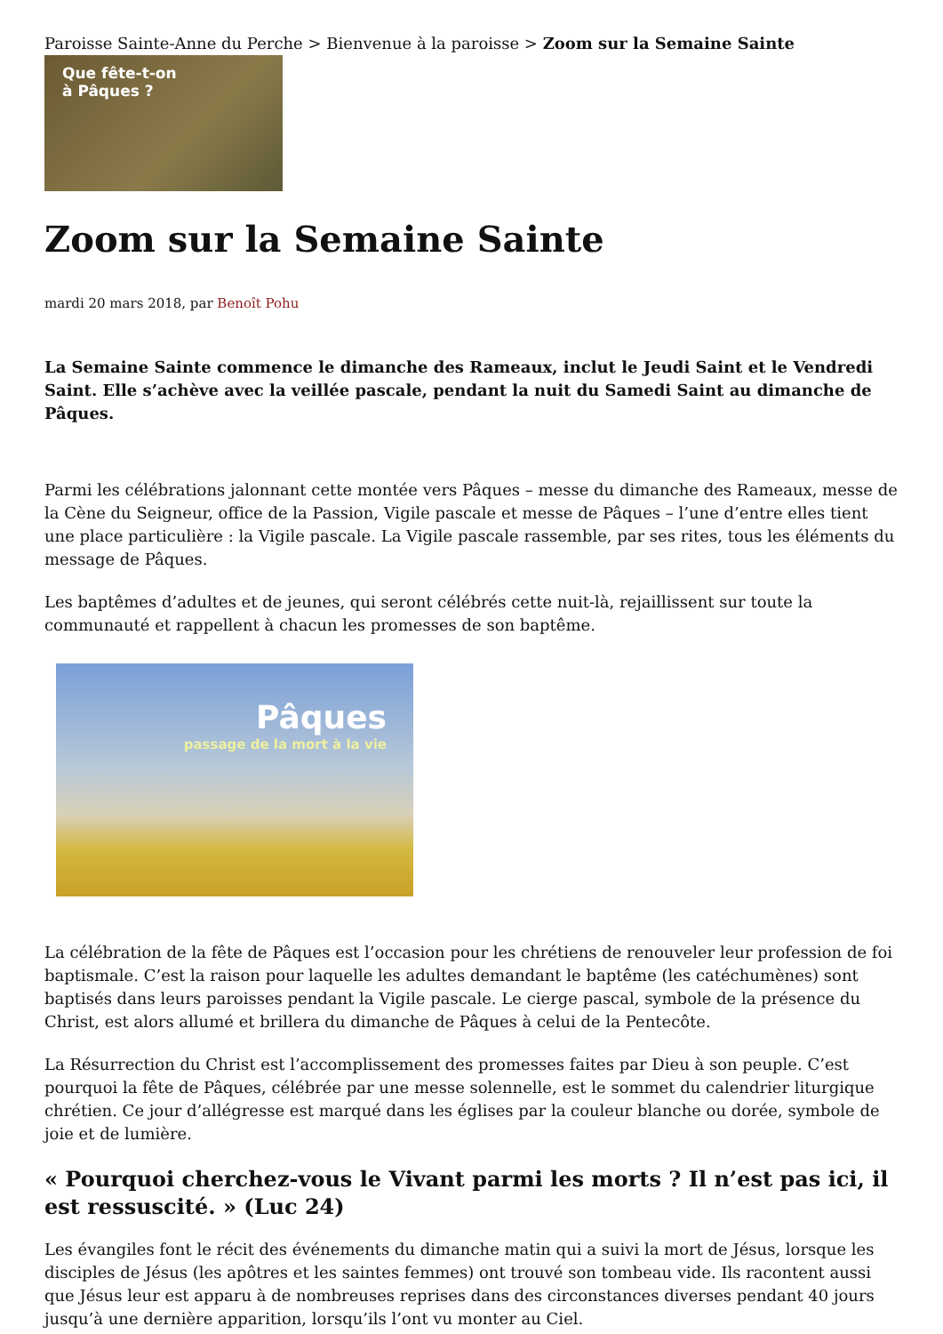Paroisse Sainte-Anne du Perche > Bienvenue à la paroisse > Zoom sur la Semaine Sainte
Que fête-t-on
à Pâques ?
Zoom sur la Semaine Sainte
mardi 20 mars 2018, par Benoît Pohu
La Semaine Sainte commence le dimanche des Rameaux, inclut le Jeudi Saint et le Vendredi Saint. Elle s’achève avec la veillée pascale, pendant la nuit du Samedi Saint au dimanche de Pâques.
Parmi les célébrations jalonnant cette montée vers Pâques – messe du dimanche des Rameaux, messe de la Cène du Seigneur, office de la Passion, Vigile pascale et messe de Pâques – l’une d’entre elles tient une place particulière : la Vigile pascale. La Vigile pascale rassemble, par ses rites, tous les éléments du message de Pâques.
Les baptêmes d’adultes et de jeunes, qui seront célébrés cette nuit-là, rejaillissent sur toute la communauté et rappellent à chacun les promesses de son baptême.
Pâques
passage de la mort à la vie
La célébration de la fête de Pâques est l’occasion pour les chrétiens de renouveler leur profession de foi baptismale. C’est la raison pour laquelle les adultes demandant le baptême (les catéchumènes) sont baptisés dans leurs paroisses pendant la Vigile pascale. Le cierge pascal, symbole de la présence du Christ, est alors allumé et brillera du dimanche de Pâques à celui de la Pentecôte.
La Résurrection du Christ est l’accomplissement des promesses faites par Dieu à son peuple. C’est pourquoi la fête de Pâques, célébrée par une messe solennelle, est le sommet du calendrier liturgique chrétien. Ce jour d’allégresse est marqué dans les églises par la couleur blanche ou dorée, symbole de joie et de lumière.
« Pourquoi cherchez-vous le Vivant parmi les morts ? Il n’est pas ici, il est ressuscité. » (Luc 24)
Les évangiles font le récit des événements du dimanche matin qui a suivi la mort de Jésus, lorsque les disciples de Jésus (les apôtres et les saintes femmes) ont trouvé son tombeau vide. Ils racontent aussi que Jésus leur est apparu à de nombreuses reprises dans des circonstances diverses pendant 40 jours jusqu’à une dernière apparition, lorsqu’ils l’ont vu monter au Ciel.